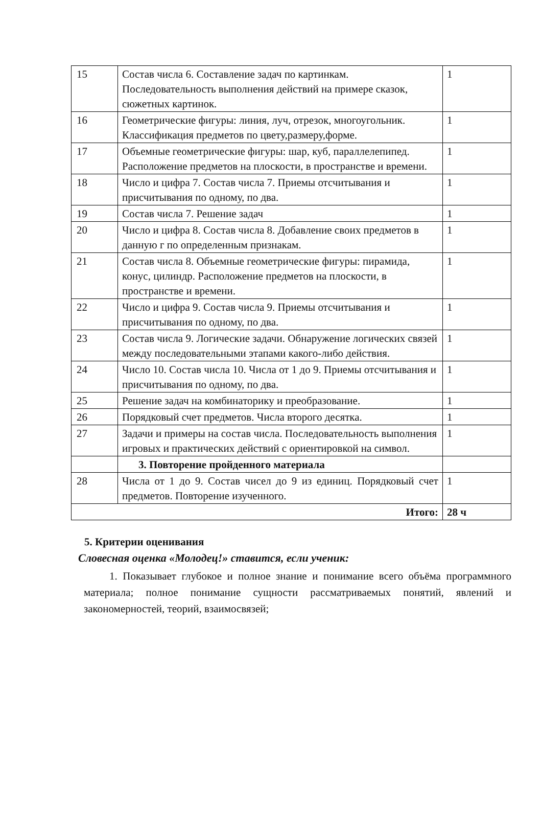| 15 | Состав числа 6. Составление задач по картинкам. Последовательность выполнения действий на примере сказок, сюжетных картинок. | 1 |
| 16 | Геометрические фигуры: линия, луч, отрезок, многоугольник. Классификация предметов по цвету,размеру,форме. | 1 |
| 17 | Объемные геометрические фигуры: шар, куб, параллелепипед. Расположение предметов на плоскости, в пространстве и времени. | 1 |
| 18 | Число и цифра 7. Состав числа 7. Приемы отсчитывания и присчитывания по одному, по два. | 1 |
| 19 | Состав числа 7. Решение задач | 1 |
| 20 | Число и цифра 8. Состав числа 8. Добавление своих предметов в данную г по определенным признакам. | 1 |
| 21 | Состав числа 8. Объемные геометрические фигуры: пирамида, конус, цилиндр. Расположение предметов на плоскости, в пространстве и времени. | 1 |
| 22 | Число и цифра 9. Состав числа 9. Приемы отсчитывания и присчитывания по одному, по два. | 1 |
| 23 | Состав числа 9. Логические задачи. Обнаружение логических связей между последовательными этапами какого-либо действия. | 1 |
| 24 | Число 10. Состав числа 10. Числа от 1 до 9. Приемы отсчитывания и присчитывания по одному, по два. | 1 |
| 25 | Решение задач на комбинаторику и преобразование. | 1 |
| 26 | Порядковый счет предметов. Числа второго десятка. | 1 |
| 27 | Задачи и примеры на состав числа. Последовательность выполнения игровых и практических действий с ориентировкой на символ. | 1 |
| | 3. Повторение пройденного материала | |
| 28 | Числа от 1 до 9. Состав чисел до 9 из единиц. Порядковый счет предметов. Повторение изученного. | 1 |
| Итого: | | 28 ч |
5. Критерии оценивания
Словесная оценка «Молодец!» ставится, если ученик:
1. Показывает глубокое и полное знание и понимание всего объёма программного материала; полное понимание сущности рассматриваемых понятий, явлений и закономерностей, теорий, взаимосвязей;